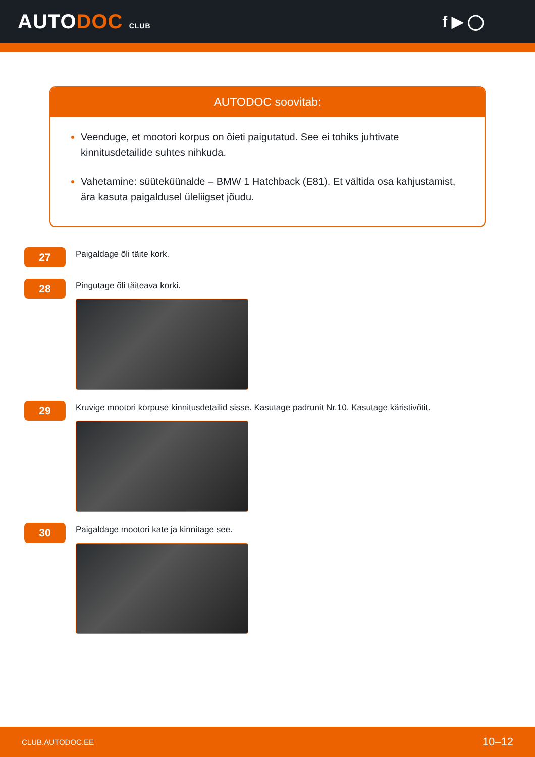AUTODOC CLUB
f ▶ ◯
AUTODOC soovitab:
Veenduge, et mootori korpus on õieti paigutatud. See ei tohiks juhtivate kinnitusdetailide suhtes nihkuda.
Vahetamine: süüteküünalde – BMW 1 Hatchback (E81). Et vältida osa kahjustamist, ära kasuta paigaldusel üleliigset jõudu.
27
Paigaldage õli täite kork.
28
Pingutage õli täiteava korki.
29
Kruvige mootori korpuse kinnitusdetailid sisse. Kasutage padrunit Nr.10. Kasutage käristivõtit.
30
Paigaldage mootori kate ja kinnitage see.
CLUB.AUTODOC.EE 10–12